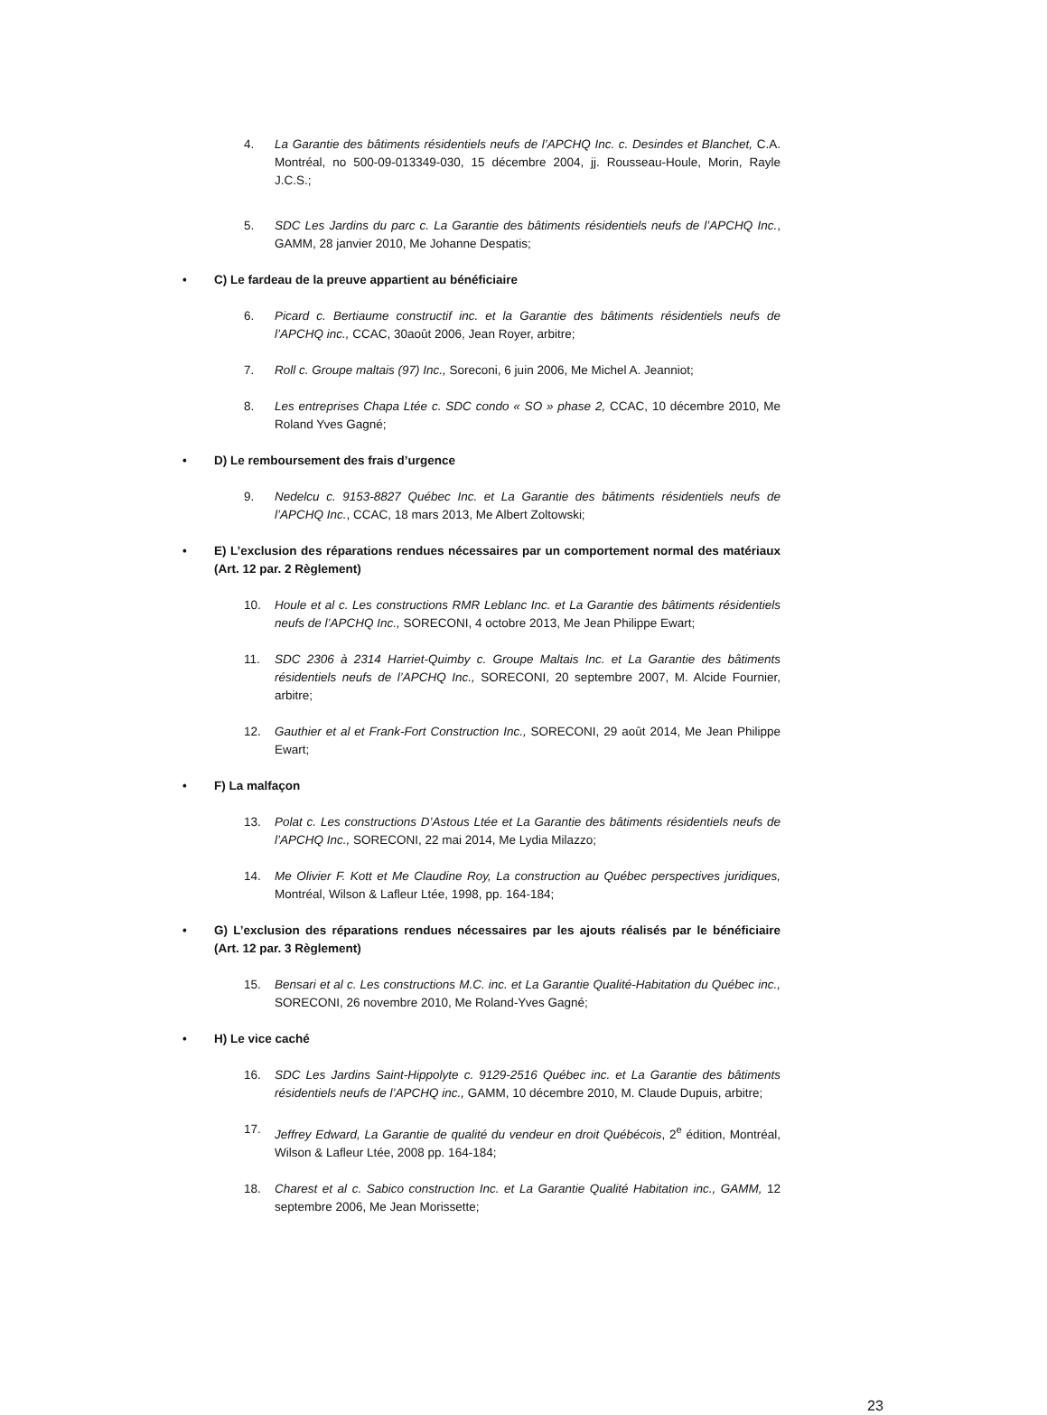4. La Garantie des bâtiments résidentiels neufs de l’APCHQ Inc. c. Desindes et Blanchet, C.A. Montréal, no 500-09-013349-030, 15 décembre 2004, jj. Rousseau-Houle, Morin, Rayle J.C.S.;
5. SDC Les Jardins du parc c. La Garantie des bâtiments résidentiels neufs de l’APCHQ Inc., GAMM, 28 janvier 2010, Me Johanne Despatis;
• C) Le fardeau de la preuve appartient au bénéficiaire
6. Picard c. Bertiaume constructif inc. et la Garantie des bâtiments résidentiels neufs de l’APCHQ inc., CCAC, 30août 2006, Jean Royer, arbitre;
7. Roll c. Groupe maltais (97) Inc., Soreconi, 6 juin 2006, Me Michel A. Jeanniot;
8. Les entreprises Chapa Ltée c. SDC condo « SO » phase 2, CCAC, 10 décembre 2010, Me Roland Yves Gagné;
• D) Le remboursement des frais d’urgence
9. Nedelcu c. 9153-8827 Québec Inc. et La Garantie des bâtiments résidentiels neufs de l’APCHQ Inc., CCAC, 18 mars 2013, Me Albert Zoltowski;
• E) L’exclusion des réparations rendues nécessaires par un comportement normal des matériaux (Art. 12 par. 2 Règlement)
10. Houle et al c. Les constructions RMR Leblanc Inc. et La Garantie des bâtiments résidentiels neufs de l’APCHQ Inc., SORECONI, 4 octobre 2013, Me Jean Philippe Ewart;
11. SDC 2306 à 2314 Harriet-Quimby c. Groupe Maltais Inc. et La Garantie des bâtiments résidentiels neufs de l’APCHQ Inc., SORECONI, 20 septembre 2007, M. Alcide Fournier, arbitre;
12. Gauthier et al et Frank-Fort Construction Inc., SORECONI, 29 août 2014, Me Jean Philippe Ewart;
• F) La malfaçon
13. Polat c. Les constructions D’Astous Ltée et La Garantie des bâtiments résidentiels neufs de l’APCHQ Inc., SORECONI, 22 mai 2014, Me Lydia Milazzo;
14. Me Olivier F. Kott et Me Claudine Roy, La construction au Québec perspectives juridiques, Montréal, Wilson & Lafleur Ltée, 1998, pp. 164-184;
• G) L’exclusion des réparations rendues nécessaires par les ajouts réalisés par le bénéficiaire (Art. 12 par. 3 Règlement)
15. Bensari et al c. Les constructions M.C. inc. et La Garantie Qualité-Habitation du Québec inc., SORECONI, 26 novembre 2010, Me Roland-Yves Gagné;
• H) Le vice caché
16. SDC Les Jardins Saint-Hippolyte c. 9129-2516 Québec inc. et La Garantie des bâtiments résidentiels neufs de l’APCHQ inc., GAMM, 10 décembre 2010, M. Claude Dupuis, arbitre;
17. Jeffrey Edward, La Garantie de qualité du vendeur en droit Québécois, 2<sup>e</sup> édition, Montréal, Wilson & Lafleur Ltée, 2008 pp. 164-184;
18. Charest et al c. Sabico construction Inc. et La Garantie Qualité Habitation inc., GAMM, 12 septembre 2006, Me Jean Morissette;
23